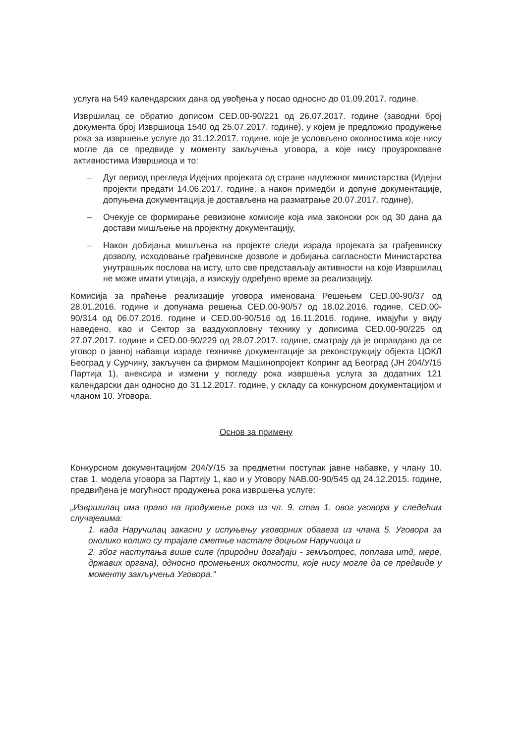услуга на 549 календарских дана од увођења у посао односно до 01.09.2017. године.
Извршилац се обратио дописом CED.00-90/221 од 26.07.2017. године (заводни број документа број Извршиоца 1540 од 25.07.2017. године), у којем је предложио продужење рока за извршење услуге до 31.12.2017. године, које је условљено околностима које нису могле да се предвиде у моменту закључења уговора, а које нису проузроковане активностима Извршиоца и то:
– Дуг период прегледа Идејних пројеката од стране надлежног министарства (Идејни пројекти предати 14.06.2017. године, а након примедби и допуне документације, допуњена документација је достављена на разматрање 20.07.2017. године),
– Очекује се формирање ревизионе комисије која има законски рок од 30 дана да достави мишљење на пројектну документацију,
– Након добијања мишљења на пројекте следи израда пројеката за грађевинску дозволу, исходовање грађевинске дозволе и добијања сагласности Министарства унутрашњих послова на исту, што све представљају активности на које Извршилац не може имати утицаја, а изискују одређено време за реализацију.
Комисија за праћење реализације уговора именована Решењем CED.00-90/37 од 28.01.2016. године и допунама решења CED.00-90/57 од 18.02.2016. године, CED.00-90/314 од 06.07.2016. године и CED.00-90/516 од 16.11.2016. године, имајући у виду наведено, као и Сектор за ваздухопловну технику у дописима CED.00-90/225 од 27.07.2017. године и CED.00-90/229 од 28.07.2017. године, сматрају да је оправдано да се уговор о јавној набавци израде техничке документације за реконструкцију објекта ЦОКЛ Београд у Сурчину, закључен са фирмом Машинопројект Копринг ад Београд (ЈН 204/У/15 Партија 1), анексира и измени у погледу рока извршења услуга за додатних 121 календарски дан односно до 31.12.2017. године, у складу са конкурсном документацијом и чланом 10. Уговора.
Основ за примену
Конкурсном документацијом 204/У/15 за предметни поступак јавне набавке, у члану 10. став 1. модела уговора за Партију 1, као и у Уговору NAB.00-90/545 од 24.12.2015. године, предвиђена је могућност продужења рока извршења услуге:
„Извршилац има право на продужење рока из чл. 9. став 1. овог уговора у следећим случајевима:
1. када Наручилац закасни у испуњењу уговорних обавеза из члана 5. Уговора за онолико колико су трајале сметње настале доцњом Наручиоца и
2. због наступања више силе (природни догађаји - земљотрес, поплава итд, мере, државих органа), односно промењених околности, које нису могле да се предвиде у моменту закључења Уговора.“